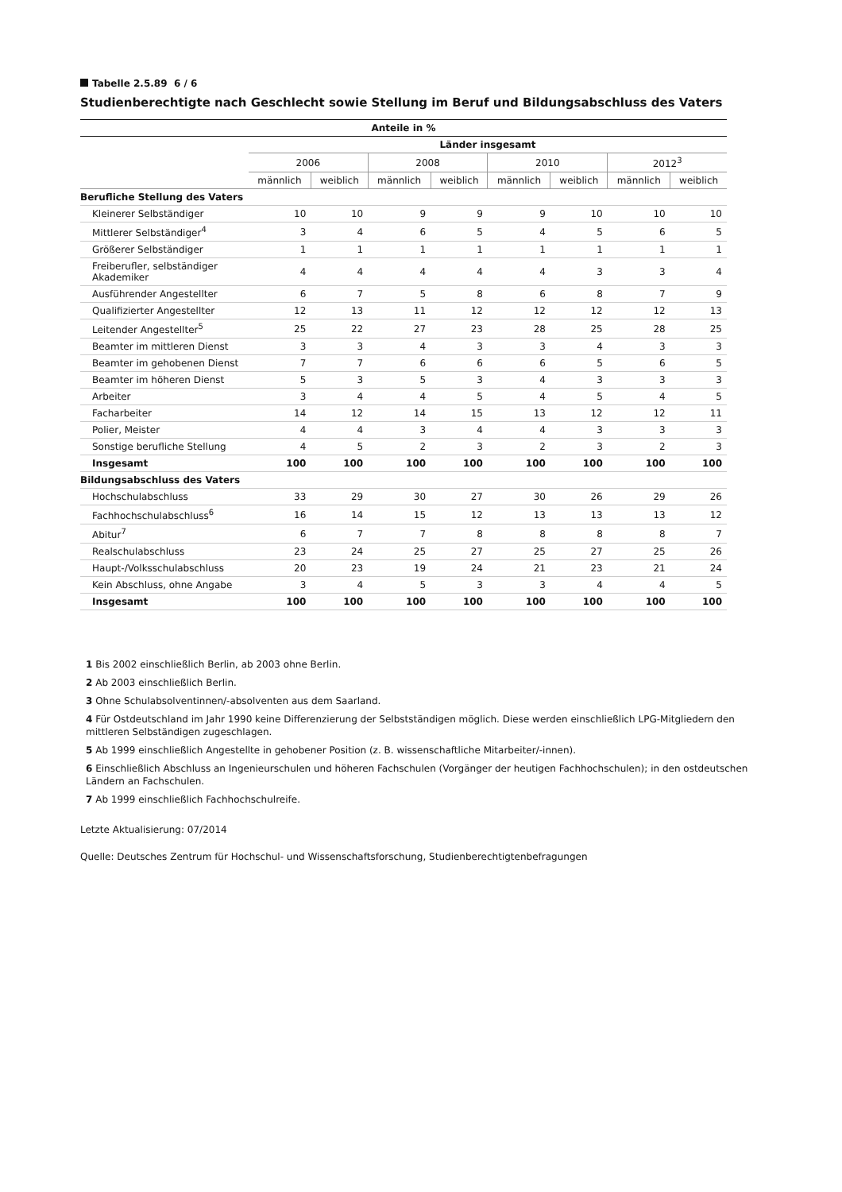Tabelle 2.5.89 6 / 6
Studienberechtigte nach Geschlecht sowie Stellung im Beruf und Bildungsabschluss des Vaters
| Anteile in % | | | | | | | | |
| --- | --- | --- | --- | --- | --- | --- | --- | --- |
| | Länder insgesamt | | | | | | | |
| | 2006 | | 2008 | | 2010 | | 2012<sup>3</sup> | |
| | männlich | weiblich | männlich | weiblich | männlich | weiblich | männlich | weiblich |
| Berufliche Stellung des Vaters | | | | | | | | |
| Kleinerer Selbständiger | 10 | 10 | 9 | 9 | 9 | 10 | 10 | 10 |
| Mittlerer Selbständiger<sup>4</sup> | 3 | 4 | 6 | 5 | 4 | 5 | 6 | 5 |
| Größerer Selbständiger | 1 | 1 | 1 | 1 | 1 | 1 | 1 | 1 |
| Freiberufler, selbständiger Akademiker | 4 | 4 | 4 | 4 | 4 | 3 | 3 | 4 |
| Ausführender Angestellter | 6 | 7 | 5 | 8 | 6 | 8 | 7 | 9 |
| Qualifizierter Angestellter | 12 | 13 | 11 | 12 | 12 | 12 | 12 | 13 |
| Leitender Angestellter<sup>5</sup> | 25 | 22 | 27 | 23 | 28 | 25 | 28 | 25 |
| Beamter im mittleren Dienst | 3 | 3 | 4 | 3 | 3 | 4 | 3 | 3 |
| Beamter im gehobenen Dienst | 7 | 7 | 6 | 6 | 6 | 5 | 6 | 5 |
| Beamter im höheren Dienst | 5 | 3 | 5 | 3 | 4 | 3 | 3 | 3 |
| Arbeiter | 3 | 4 | 4 | 5 | 4 | 5 | 4 | 5 |
| Facharbeiter | 14 | 12 | 14 | 15 | 13 | 12 | 12 | 11 |
| Polier, Meister | 4 | 4 | 3 | 4 | 4 | 3 | 3 | 3 |
| Sonstige berufliche Stellung | 4 | 5 | 2 | 3 | 2 | 3 | 2 | 3 |
| Insgesamt | 100 | 100 | 100 | 100 | 100 | 100 | 100 | 100 |
| Bildungsabschluss des Vaters | | | | | | | | |
| Hochschulabschluss | 33 | 29 | 30 | 27 | 30 | 26 | 29 | 26 |
| Fachhochschulabschluss<sup>6</sup> | 16 | 14 | 15 | 12 | 13 | 13 | 13 | 12 |
| Abitur<sup>7</sup> | 6 | 7 | 7 | 8 | 8 | 8 | 8 | 7 |
| Realschulabschluss | 23 | 24 | 25 | 27 | 25 | 27 | 25 | 26 |
| Haupt-/Volksschulabschluss | 20 | 23 | 19 | 24 | 21 | 23 | 21 | 24 |
| Kein Abschluss, ohne Angabe | 3 | 4 | 5 | 3 | 3 | 4 | 4 | 5 |
| Insgesamt | 100 | 100 | 100 | 100 | 100 | 100 | 100 | 100 |
1 Bis 2002 einschließlich Berlin, ab 2003 ohne Berlin.
2 Ab 2003 einschließlich Berlin.
3 Ohne Schulabsolventinnen/-absolventen aus dem Saarland.
4 Für Ostdeutschland im Jahr 1990 keine Differenzierung der Selbstständigen möglich. Diese werden einschließlich LPG-Mitgliedern den mittleren Selbständigen zugeschlagen.
5 Ab 1999 einschließlich Angestellte in gehobener Position (z. B. wissenschaftliche Mitarbeiter/-innen).
6 Einschließlich Abschluss an Ingenieurschulen und höheren Fachschulen (Vorgänger der heutigen Fachhochschulen); in den ostdeutschen Ländern an Fachschulen.
7 Ab 1999 einschließlich Fachhochschulreife.
Letzte Aktualisierung: 07/2014
Quelle: Deutsches Zentrum für Hochschul- und Wissenschaftsforschung, Studienberechtigtenbefragungen